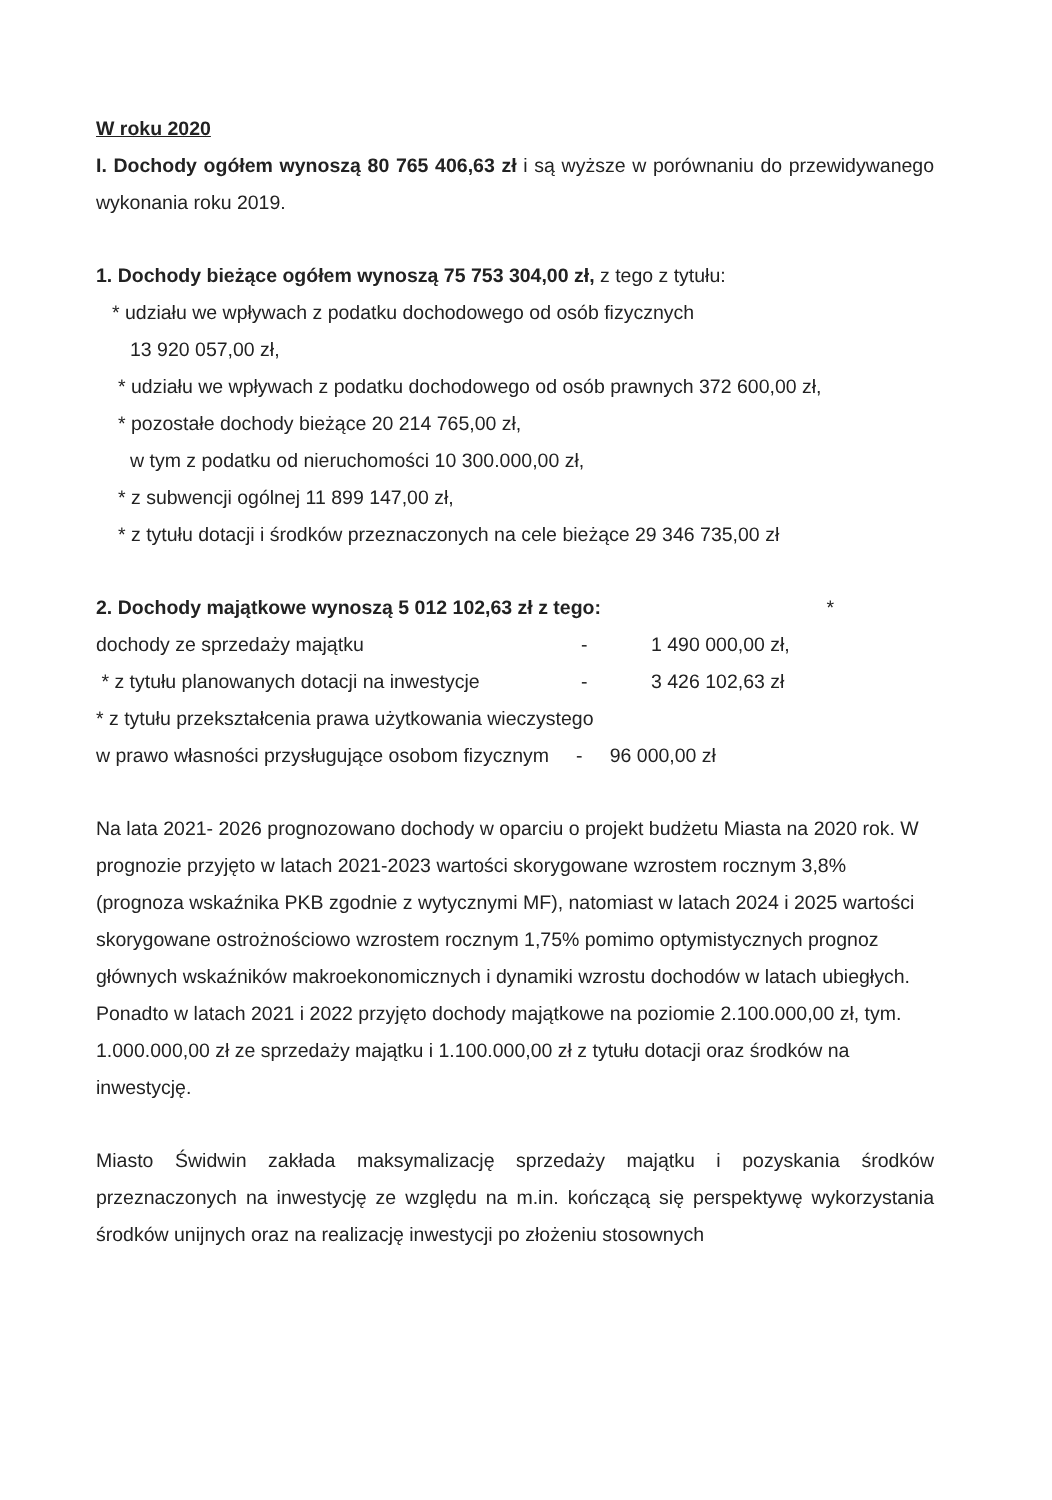W roku 2020
I. Dochody ogółem wynoszą 80 765 406,63 zł i są wyższe w porównaniu do przewidywanego wykonania roku 2019.
1. Dochody bieżące ogółem wynoszą 75 753 304,00 zł, z tego z tytułu:
* udziału we wpływach z podatku dochodowego od osób fizycznych
13 920 057,00 zł,
* udziału we wpływach z podatku dochodowego od osób prawnych 372 600,00 zł,
* pozostałe dochody bieżące 20 214 765,00 zł,
w tym z podatku od nieruchomości 10 300.000,00 zł,
* z subwencji ogólnej 11 899 147,00 zł,
* z tytułu dotacji i środków przeznaczonych na cele bieżące 29 346 735,00 zł
2. Dochody majątkowe wynoszą 5 012 102,63 zł z tego: *
dochody ze sprzedaży majątku - 1 490 000,00 zł,
* z tytułu planowanych dotacji na inwestycje - 3 426 102,63 zł
* z tytułu przekształcenia prawa użytkowania wieczystego
w prawo własności przysługujące osobom fizycznym - 96 000,00 zł
Na lata 2021- 2026 prognozowano dochody w oparciu o projekt budżetu Miasta na 2020 rok. W prognozie przyjęto w latach 2021-2023 wartości skorygowane wzrostem rocznym 3,8% (prognoza wskaźnika PKB zgodnie z wytycznymi MF), natomiast w latach 2024 i 2025 wartości skorygowane ostrożnościowo wzrostem rocznym 1,75% pomimo optymistycznych prognoz głównych wskaźników makroekonomicznych i dynamiki wzrostu dochodów w latach ubiegłych. Ponadto w latach 2021 i 2022 przyjęto dochody majątkowe na poziomie 2.100.000,00 zł, tym. 1.000.000,00 zł ze sprzedaży majątku i 1.100.000,00 zł z tytułu dotacji oraz środków na inwestycję.
Miasto Świdwin zakłada maksymalizację sprzedaży majątku i pozyskania środków przeznaczonych na inwestycję ze względu na m.in. kończącą się perspektywę wykorzystania środków unijnych oraz na realizację inwestycji po złożeniu stosownych